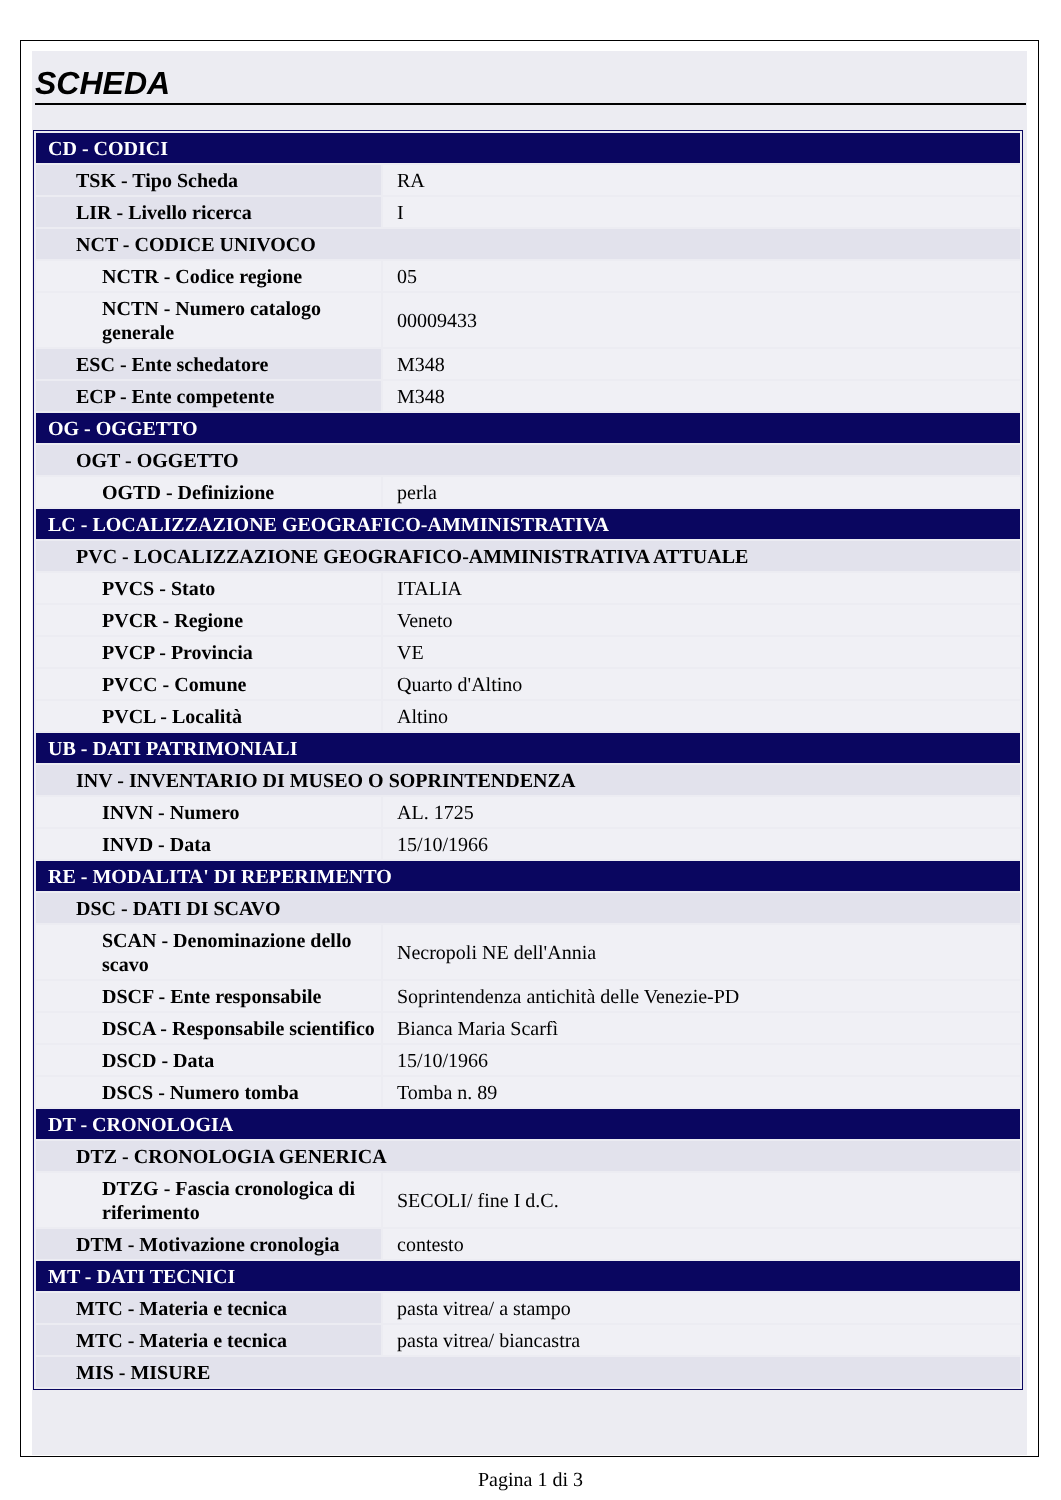SCHEDA
| CD - CODICI | |
| TSK - Tipo Scheda | RA |
| LIR - Livello ricerca | I |
| NCT - CODICE UNIVOCO | |
| NCTR - Codice regione | 05 |
| NCTN - Numero catalogo generale | 00009433 |
| ESC - Ente schedatore | M348 |
| ECP - Ente competente | M348 |
| OG - OGGETTO | |
| OGT - OGGETTO | |
| OGTD - Definizione | perla |
| LC - LOCALIZZAZIONE GEOGRAFICO-AMMINISTRATIVA | |
| PVC - LOCALIZZAZIONE GEOGRAFICO-AMMINISTRATIVA ATTUALE | |
| PVCS - Stato | ITALIA |
| PVCR - Regione | Veneto |
| PVCP - Provincia | VE |
| PVCC - Comune | Quarto d'Altino |
| PVCL - Località | Altino |
| UB - DATI PATRIMONIALI | |
| INV - INVENTARIO DI MUSEO O SOPRINTENDENZA | |
| INVN - Numero | AL. 1725 |
| INVD - Data | 15/10/1966 |
| RE - MODALITA' DI REPERIMENTO | |
| DSC - DATI DI SCAVO | |
| SCAN - Denominazione dello scavo | Necropoli NE dell'Annia |
| DSCF - Ente responsabile | Soprintendenza antichità delle Venezie-PD |
| DSCA - Responsabile scientifico | Bianca Maria Scarfì |
| DSCD - Data | 15/10/1966 |
| DSCS - Numero tomba | Tomba n. 89 |
| DT - CRONOLOGIA | |
| DTZ - CRONOLOGIA GENERICA | |
| DTZG - Fascia cronologica di riferimento | SECOLI/ fine I d.C. |
| DTM - Motivazione cronologia | contesto |
| MT - DATI TECNICI | |
| MTC - Materia e tecnica | pasta vitrea/ a stampo |
| MTC - Materia e tecnica | pasta vitrea/ biancastra |
| MIS - MISURE | |
Pagina 1 di 3